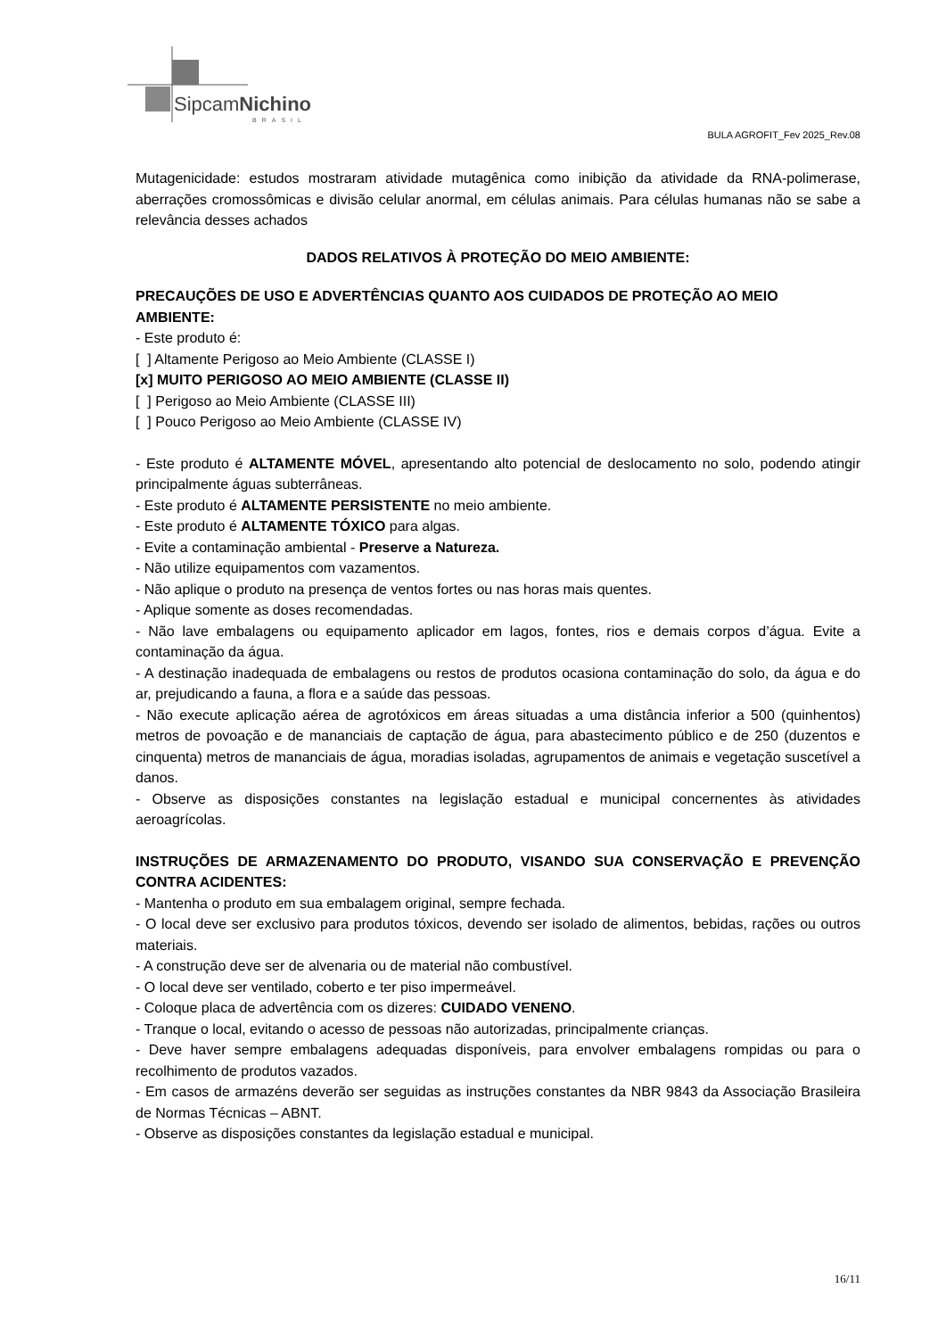SipcamNichino
BRASIL
BULA AGROFIT_Fev 2025_Rev.08
Mutagenicidade: estudos mostraram atividade mutagênica como inibição da atividade da RNA-polimerase, aberrações cromossômicas e divisão celular anormal, em células animais. Para células humanas não se sabe a relevância desses achados
DADOS RELATIVOS À PROTEÇÃO DO MEIO AMBIENTE:
PRECAUÇÕES DE USO E ADVERTÊNCIAS QUANTO AOS CUIDADOS DE PROTEÇÃO AO MEIO AMBIENTE:
- Este produto é:
[ ] Altamente Perigoso ao Meio Ambiente (CLASSE I)
[x] MUITO PERIGOSO AO MEIO AMBIENTE (CLASSE II)
[ ] Perigoso ao Meio Ambiente (CLASSE III)
[ ] Pouco Perigoso ao Meio Ambiente (CLASSE IV)
- Este produto é ALTAMENTE MÓVEL, apresentando alto potencial de deslocamento no solo, podendo atingir principalmente águas subterrâneas.
- Este produto é ALTAMENTE PERSISTENTE no meio ambiente.
- Este produto é ALTAMENTE TÓXICO para algas.
- Evite a contaminação ambiental - Preserve a Natureza.
- Não utilize equipamentos com vazamentos.
- Não aplique o produto na presença de ventos fortes ou nas horas mais quentes.
- Aplique somente as doses recomendadas.
- Não lave embalagens ou equipamento aplicador em lagos, fontes, rios e demais corpos d’água. Evite a contaminação da água.
- A destinação inadequada de embalagens ou restos de produtos ocasiona contaminação do solo, da água e do ar, prejudicando a fauna, a flora e a saúde das pessoas.
- Não execute aplicação aérea de agrotóxicos em áreas situadas a uma distância inferior a 500 (quinhentos) metros de povoação e de mananciais de captação de água, para abastecimento público e de 250 (duzentos e cinquenta) metros de mananciais de água, moradias isoladas, agrupamentos de animais e vegetação suscetível a danos.
- Observe as disposições constantes na legislação estadual e municipal concernentes às atividades aeroagrícolas.
INSTRUÇÕES DE ARMAZENAMENTO DO PRODUTO, VISANDO SUA CONSERVAÇÃO E PREVENÇÃO CONTRA ACIDENTES:
- Mantenha o produto em sua embalagem original, sempre fechada.
- O local deve ser exclusivo para produtos tóxicos, devendo ser isolado de alimentos, bebidas, rações ou outros materiais.
- A construção deve ser de alvenaria ou de material não combustível.
- O local deve ser ventilado, coberto e ter piso impermeável.
- Coloque placa de advertência com os dizeres: CUIDADO VENENO.
- Tranque o local, evitando o acesso de pessoas não autorizadas, principalmente crianças.
- Deve haver sempre embalagens adequadas disponíveis, para envolver embalagens rompidas ou para o recolhimento de produtos vazados.
- Em casos de armazéns deverão ser seguidas as instruções constantes da NBR 9843 da Associação Brasileira de Normas Técnicas – ABNT.
- Observe as disposições constantes da legislação estadual e municipal.
16/11